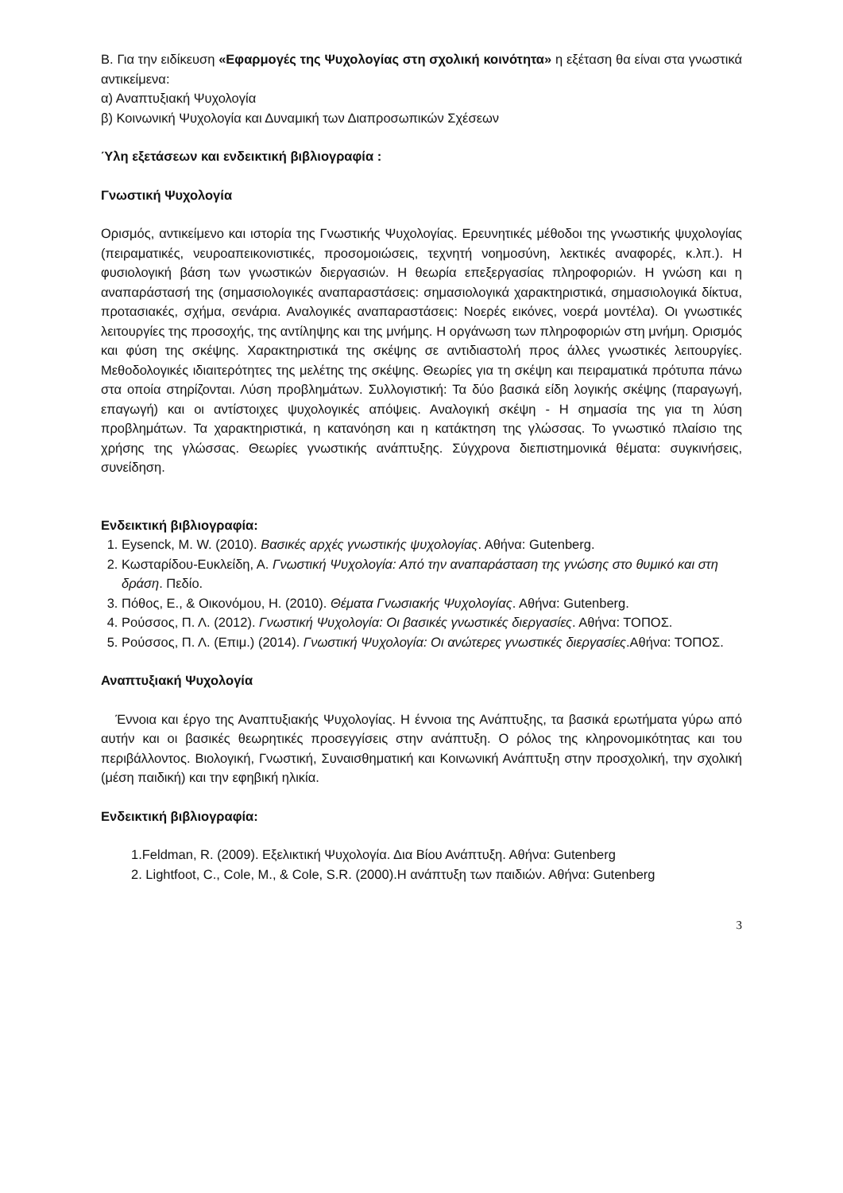Β. Για την ειδίκευση «Εφαρμογές της Ψυχολογίας στη σχολική κοινότητα» η εξέταση θα είναι στα γνωστικά αντικείμενα:
α) Αναπτυξιακή Ψυχολογία
β) Κοινωνική Ψυχολογία και Δυναμική των Διαπροσωπικών Σχέσεων
Ύλη εξετάσεων και ενδεικτική βιβλιογραφία :
Γνωστική Ψυχολογία
Ορισμός, αντικείμενο και ιστορία της Γνωστικής Ψυχολογίας. Ερευνητικές μέθοδοι της γνωστικής ψυχολογίας (πειραματικές, νευροαπεικονιστικές, προσομοιώσεις, τεχνητή νοημοσύνη, λεκτικές αναφορές, κ.λπ.). Η φυσιολογική βάση των γνωστικών διεργασιών. Η θεωρία επεξεργασίας πληροφοριών. Η γνώση και η αναπαράστασή της (σημασιολογικές αναπαραστάσεις: σημασιολογικά χαρακτηριστικά, σημασιολογικά δίκτυα, προτασιακές, σχήμα, σενάρια. Αναλογικές αναπαραστάσεις: Νοερές εικόνες, νοερά μοντέλα). Οι γνωστικές λειτουργίες της προσοχής, της αντίληψης και της μνήμης. Η οργάνωση των πληροφοριών στη μνήμη. Ορισμός και φύση της σκέψης. Χαρακτηριστικά της σκέψης σε αντιδιαστολή προς άλλες γνωστικές λειτουργίες. Μεθοδολογικές ιδιαιτερότητες της μελέτης της σκέψης. Θεωρίες για τη σκέψη και πειραματικά πρότυπα πάνω στα οποία στηρίζονται. Λύση προβλημάτων. Συλλογιστική: Τα δύο βασικά είδη λογικής σκέψης (παραγωγή, επαγωγή) και οι αντίστοιχες ψυχολογικές απόψεις. Αναλογική σκέψη - Η σημασία της για τη λύση προβλημάτων. Τα χαρακτηριστικά, η κατανόηση και η κατάκτηση της γλώσσας. Το γνωστικό πλαίσιο της χρήσης της γλώσσας. Θεωρίες γνωστικής ανάπτυξης. Σύγχρονα διεπιστημονικά θέματα: συγκινήσεις, συνείδηση.
Ενδεικτική βιβλιογραφία:
1. Eysenck, M. W. (2010). Βασικές αρχές γνωστικής ψυχολογίας. Αθήνα: Gutenberg.
2. Κωσταρίδου-Ευκλείδη, Α. Γνωστική Ψυχολογία: Από την αναπαράσταση της γνώσης στο θυμικό και στη δράση. Πεδίο.
3. Πόθος, Ε., & Οικονόμου, Η. (2010). Θέματα Γνωσιακής Ψυχολογίας. Αθήνα: Gutenberg.
4. Ρούσσος, Π. Λ. (2012). Γνωστική Ψυχολογία: Οι βασικές γνωστικές διεργασίες. Αθήνα: ΤΟΠΟΣ.
5. Ρούσσος, Π. Λ. (Επιμ.) (2014). Γνωστική Ψυχολογία: Οι ανώτερες γνωστικές διεργασίες.Αθήνα: ΤΟΠΟΣ.
Αναπτυξιακή Ψυχολογία
Έννοια και έργο της Αναπτυξιακής Ψυχολογίας. Η έννοια της Ανάπτυξης, τα βασικά ερωτήματα γύρω από αυτήν και οι βασικές θεωρητικές προσεγγίσεις στην ανάπτυξη. Ο ρόλος της κληρονομικότητας και του περιβάλλοντος. Βιολογική, Γνωστική, Συναισθηματική και Κοινωνική Ανάπτυξη στην προσχολική, την σχολική (μέση παιδική) και την εφηβική ηλικία.
Ενδεικτική βιβλιογραφία:
1.Feldman, R. (2009). Εξελικτική Ψυχολογία. Δια Βίου Ανάπτυξη. Αθήνα: Gutenberg
2. Lightfoot, C., Cole, M., & Cole, S.R. (2000).Η ανάπτυξη των παιδιών. Αθήνα: Gutenberg
3